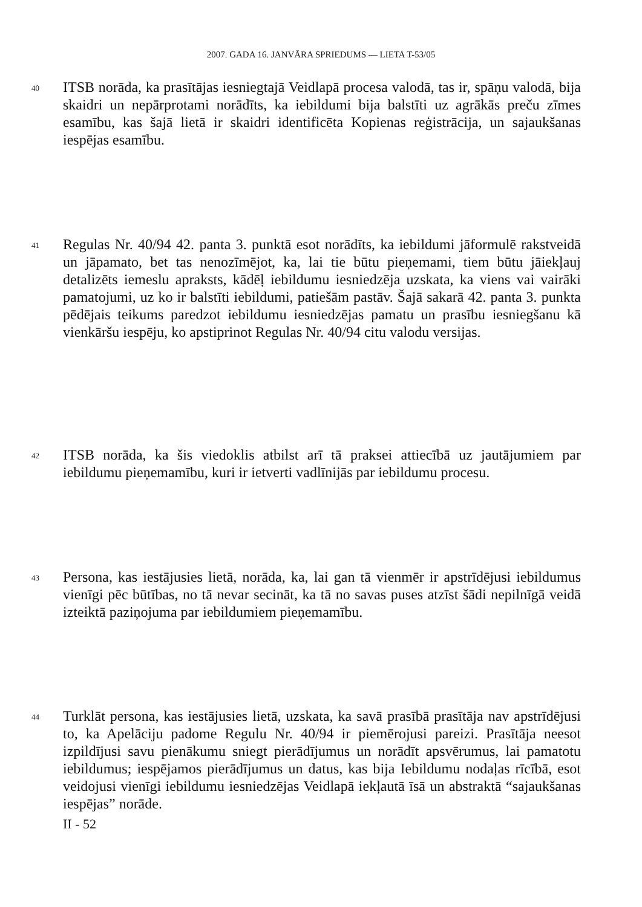2007. GADA 16. JANVĀRA SPRIEDUMS — LIETA T-53/05
40
ITSB norāda, ka prasītājas iesniegtajā Veidlapā procesa valodā, tas ir, spāņu valodā, bija skaidri un nepārprotami norādīts, ka iebildumi bija balstīti uz agrākās preču zīmes esamību, kas šajā lietā ir skaidri identificēta Kopienas reģistrācija, un sajaukšanas iespējas esamību.
41
Regulas Nr. 40/94 42. panta 3. punktā esot norādīts, ka iebildumi jāformulē rakstveidā un jāpamato, bet tas nenozīmējot, ka, lai tie būtu pieņemami, tiem būtu jāiekļauj detalizēts iemeslu apraksts, kādēļ iebildumu iesniedzēja uzskata, ka viens vai vairāki pamatojumi, uz ko ir balstīti iebildumi, patiešām pastāv. Šajā sakarā 42. panta 3. punkta pēdējais teikums paredzot iebildumu iesniedzējas pamatu un prasību iesniegšanu kā vienkāršu iespēju, ko apstiprinot Regulas Nr. 40/94 citu valodu versijas.
42
ITSB norāda, ka šis viedoklis atbilst arī tā praksei attiecībā uz jautājumiem par iebildumu pieņemamību, kuri ir ietverti vadlīnijās par iebildumu procesu.
43
Persona, kas iestājusies lietā, norāda, ka, lai gan tā vienmēr ir apstrīdējusi iebildumus vienīgi pēc būtības, no tā nevar secināt, ka tā no savas puses atzīst šādi nepilnīgā veidā izteiktā paziņojuma par iebildumiem pieņemamību.
44
Turklāt persona, kas iestājusies lietā, uzskata, ka savā prasībā prasītāja nav apstrīdējusi to, ka Apelāciju padome Regulu Nr. 40/94 ir piemērojusi pareizi. Prasītāja neesot izpildījusi savu pienākumu sniegt pierādījumus un norādīt apsvērumus, lai pamatotu iebildumus; iespējamos pierādījumus un datus, kas bija Iebildumu nodaļas rīcībā, esot veidojusi vienīgi iebildumu iesniedzējas Veidlapā iekļautā īsā un abstraktā “sajaukšanas iespējas” norāde.
II - 52